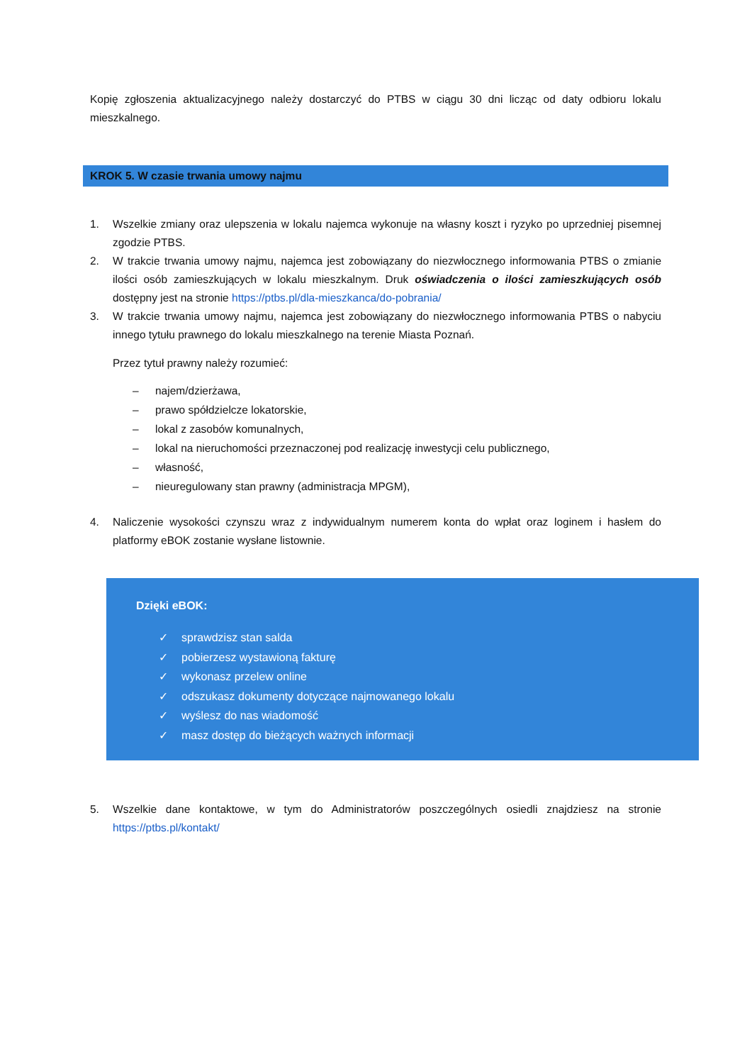Kopię zgłoszenia aktualizacyjnego należy dostarczyć do PTBS w ciągu 30 dni licząc od daty odbioru lokalu mieszkalnego.
KROK 5. W czasie trwania umowy najmu
1. Wszelkie zmiany oraz ulepszenia w lokalu najemca wykonuje na własny koszt i ryzyko po uprzedniej pisemnej zgodzie PTBS.
2. W trakcie trwania umowy najmu, najemca jest zobowiązany do niezwłocznego informowania PTBS o zmianie ilości osób zamieszkujących w lokalu mieszkalnym. Druk oświadczenia o ilości zamieszkujących osób dostępny jest na stronie https://ptbs.pl/dla-mieszkanca/do-pobrania/
3. W trakcie trwania umowy najmu, najemca jest zobowiązany do niezwłocznego informowania PTBS o nabyciu innego tytułu prawnego do lokalu mieszkalnego na terenie Miasta Poznań.
Przez tytuł prawny należy rozumieć:
– najem/dzierżawa,
– prawo spółdzielcze lokatorskie,
– lokal z zasobów komunalnych,
– lokal na nieruchomości przeznaczonej pod realizację inwestycji celu publicznego,
– własność,
– nieuregulowany stan prawny (administracja MPGM),
4. Naliczenie wysokości czynszu wraz z indywidualnym numerem konta do wpłat oraz loginem i hasłem do platformy eBOK zostanie wysłane listownie.
Dzięki eBOK:
✓ sprawdzisz stan salda
✓ pobierzesz wystawioną fakturę
✓ wykonasz przelew online
✓ odszukasz dokumenty dotyczące najmowanego lokalu
✓ wyślesz do nas wiadomość
✓ masz dostęp do bieżących ważnych informacji
5. Wszelkie dane kontaktowe, w tym do Administratorów poszczególnych osiedli znajdziesz na stronie https://ptbs.pl/kontakt/